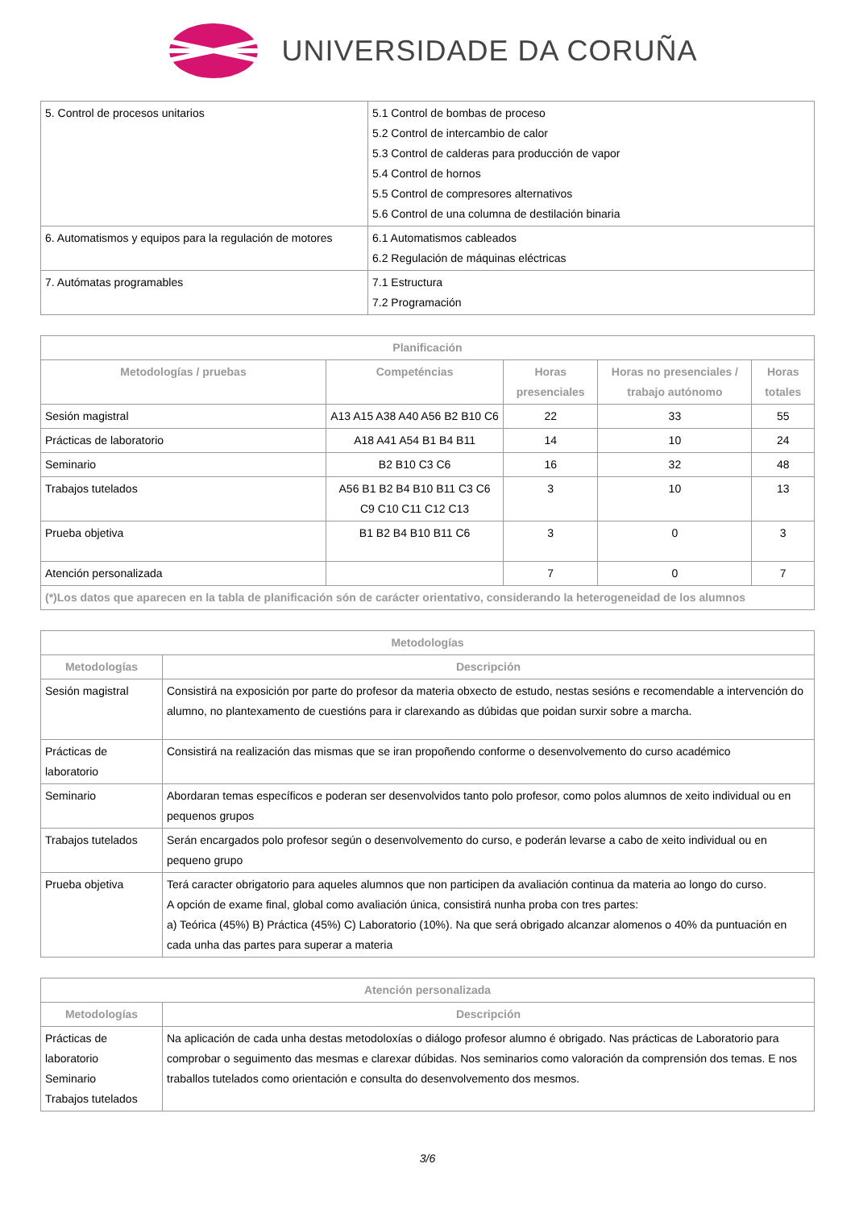UNIVERSIDADE DA CORUÑA
| 5. Control de procesos unitarios | 5.1 Control de bombas de proceso 5.2 Control de intercambio de calor 5.3 Control de calderas para producción de vapor 5.4 Control de hornos 5.5 Control de compresores alternativos 5.6 Control de una columna de destilación binaria |
| 6. Automatismos y equipos para la regulación de motores | 6.1 Automatismos cableados 6.2 Regulación de máquinas eléctricas |
| 7. Autómatas programables | 7.1 Estructura 7.2 Programación |
| Planificación | | | | |
| --- | --- | --- | --- | --- |
| Metodologías / pruebas | Competéncias | Horas presenciales | Horas no presenciales / trabajo autónomo | Horas totales |
| Sesión magistral | A13 A15 A38 A40 A56 B2 B10 C6 | 22 | 33 | 55 |
| Prácticas de laboratorio | A18 A41 A54 B1 B4 B11 | 14 | 10 | 24 |
| Seminario | B2 B10 C3 C6 | 16 | 32 | 48 |
| Trabajos tutelados | A56 B1 B2 B4 B10 B11 C3 C6 C9 C10 C11 C12 C13 | 3 | 10 | 13 |
| Prueba objetiva | B1 B2 B4 B10 B11 C6 | 3 | 0 | 3 |
| Atención personalizada | | 7 | 0 | 7 |
| (*)Los datos que aparecen en la tabla de planificación són de carácter orientativo, considerando la heterogeneidad de los alumnos | | | | |
| Metodologías | |
| --- | --- |
| Metodologías | Descripción |
| Sesión magistral | Consistirá na exposición por parte do profesor da materia obxecto de estudo, nestas sesións e recomendable a intervención do alumno, no plantexamento de cuestións para ir clarexando as dúbidas que poidan surxir sobre a marcha. |
| Prácticas de laboratorio | Consistirá na realización das mismas que se iran propoñendo conforme o desenvolvemento do curso académico |
| Seminario | Abordaran temas específicos e poderan ser desenvolvidos tanto polo profesor, como polos alumnos de xeito individual ou en pequenos grupos |
| Trabajos tutelados | Serán encargados polo profesor según o desenvolvemento do curso, e poderán levarse a cabo de xeito individual ou en pequeno grupo |
| Prueba objetiva | Terá caracter obrigatorio para aqueles alumnos que non participen da avaliación continua da materia ao longo do curso. A opción de exame final, global como avaliación única, consistirá nunha proba con tres partes: a) Teórica (45%) B) Práctica (45%) C) Laboratorio (10%). Na que será obrigado alcanzar alomenos o 40% da puntuación en cada unha das partes para superar a materia |
| Atención personalizada | |
| --- | --- |
| Metodologías | Descripción |
| Prácticas de laboratorio Seminario Trabajos tutelados | Na aplicación de cada unha destas metodoloxías o diálogo profesor alumno é obrigado. Nas prácticas de Laboratorio para comprobar o seguimento das mesmas e clarexar dúbidas. Nos seminarios como valoración da comprensión dos temas. E nos traballos tutelados como orientación e consulta do desenvolvemento dos mesmos. |
3/6